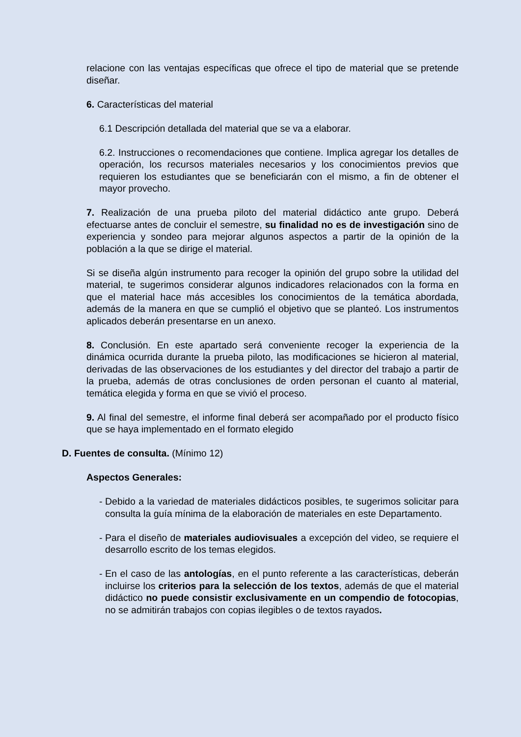relacione con las ventajas específicas que ofrece el tipo de material que se pretende diseñar.
6. Características del material
6.1 Descripción detallada del material que se va a elaborar.
6.2. Instrucciones o recomendaciones que contiene. Implica agregar los detalles de operación, los recursos materiales necesarios y los conocimientos previos que requieren los estudiantes que se beneficiarán con el mismo, a fin de obtener el mayor provecho.
7. Realización de una prueba piloto del material didáctico ante grupo. Deberá efectuarse antes de concluir el semestre, su finalidad no es de investigación sino de experiencia y sondeo para mejorar algunos aspectos a partir de la opinión de la población a la que se dirige el material.
Si se diseña algún instrumento para recoger la opinión del grupo sobre la utilidad del material, te sugerimos considerar algunos indicadores relacionados con la forma en que el material hace más accesibles los conocimientos de la temática abordada, además de la manera en que se cumplió el objetivo que se planteó. Los instrumentos aplicados deberán presentarse en un anexo.
8. Conclusión. En este apartado será conveniente recoger la experiencia de la dinámica ocurrida durante la prueba piloto, las modificaciones se hicieron al material, derivadas de las observaciones de los estudiantes y del director del trabajo a partir de la prueba, además de otras conclusiones de orden personan el cuanto al material, temática elegida y forma en que se vivió el proceso.
9. Al final del semestre, el informe final deberá ser acompañado por el producto físico que se haya implementado en el formato elegido
D. Fuentes de consulta. (Mínimo 12)
Aspectos Generales:
- Debido a la variedad de materiales didácticos posibles, te sugerimos solicitar para consulta la guía mínima de la elaboración de materiales en este Departamento.
- Para el diseño de materiales audiovisuales a excepción del video, se requiere el desarrollo escrito de los temas elegidos.
- En el caso de las antologías, en el punto referente a las características, deberán incluirse los criterios para la selección de los textos, además de que el material didáctico no puede consistir exclusivamente en un compendio de fotocopias, no se admitirán trabajos con copias ilegibles o de textos rayados.